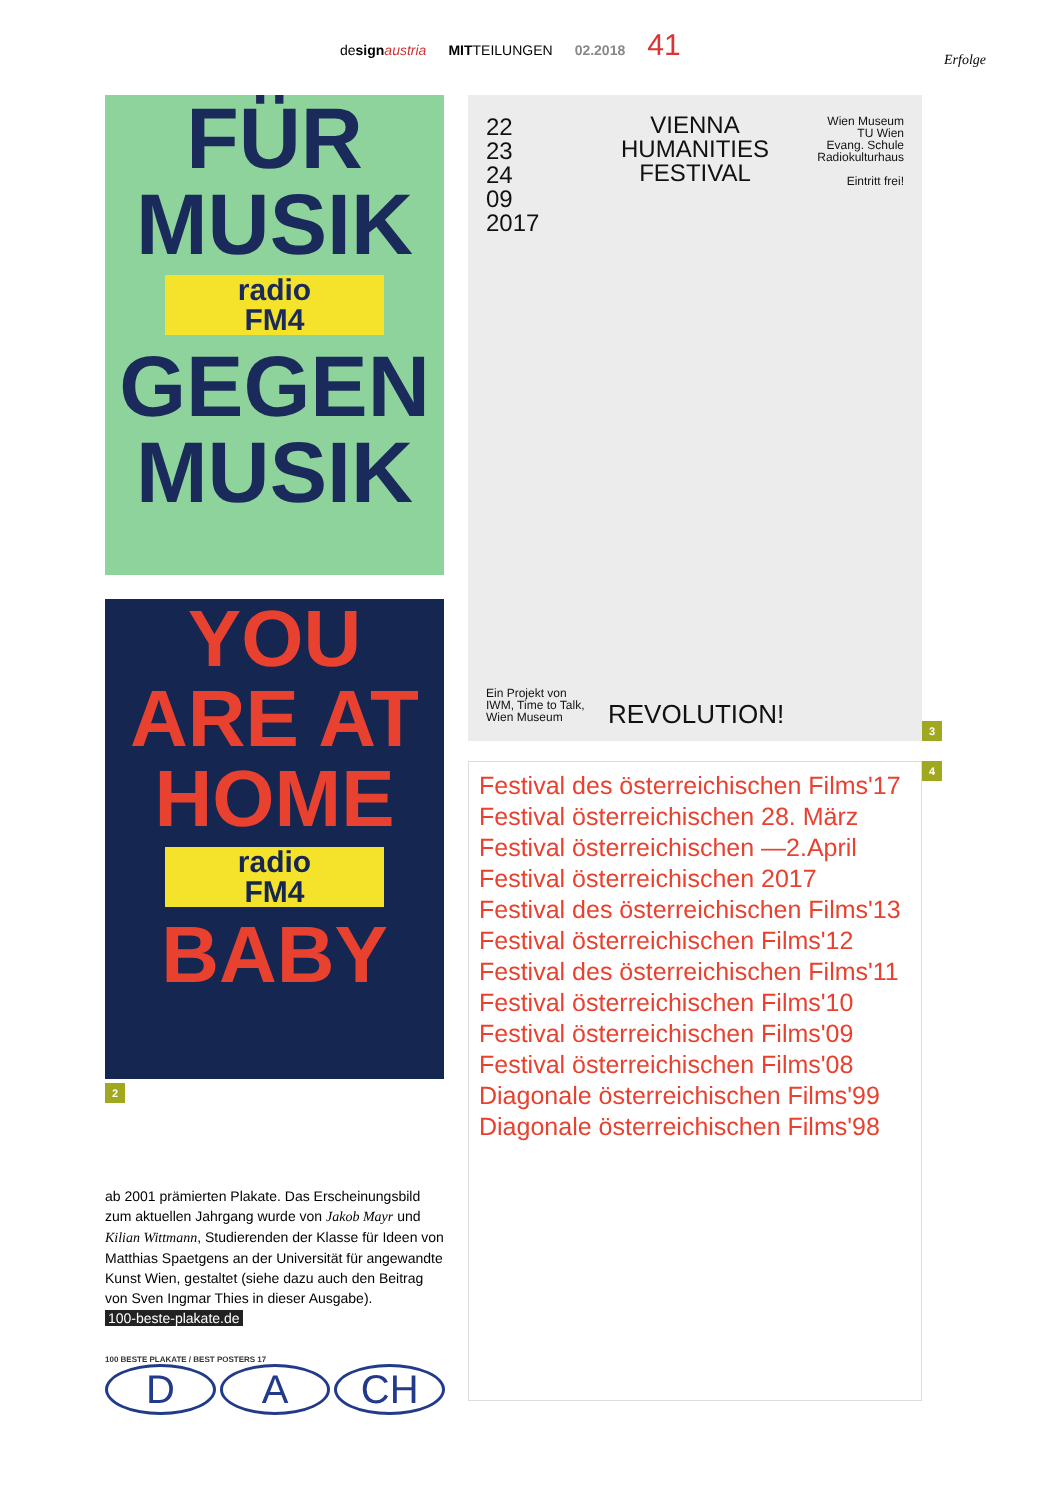design austria MITTEILUNGEN 02.2018 41
Erfolge
FÜR
MUSIK
radio
FM4
GEGEN
MUSIK
YOU
ARE AT
HOME
radio
FM4
BABY
2
VIENNA
HUMANITIES
FESTIVAL
22
23
24
09
2017
Wien Museum
TU Wien
Evang. Schule
Radiokulturhaus
Eintritt frei!
Ein Projekt von
IWM, Time to Talk,
Wien Museum
REVOLUTION!
3
Festival des österreichischen Films'17
Festival österreichischen 28. März
Festival österreichischen —2.April
Festival österreichischen 2017
Festival des österreichischen Films'13
Festival österreichischen Films'12
Festival des österreichischen Films'11
Festival österreichischen Films'10
Festival österreichischen Films'09
Festival österreichischen Films'08
Diagonale österreichischen Films'99
Diagonale österreichischen Films'98
4
ab 2001 prämierten Plakate. Das Erscheinungsbild zum aktuellen Jahrgang wurde von Jakob Mayr und Kilian Wittmann, Studierenden der Klasse für Ideen von Matthias Spaetgens an der Universität für ange­wandte Kunst Wien, gestaltet (siehe dazu auch den Beitrag von Sven Ingmar Thies in dieser Ausgabe).
100-beste-plakate.de
100 BESTE PLAKATE / BEST POSTERS 17
D A CH